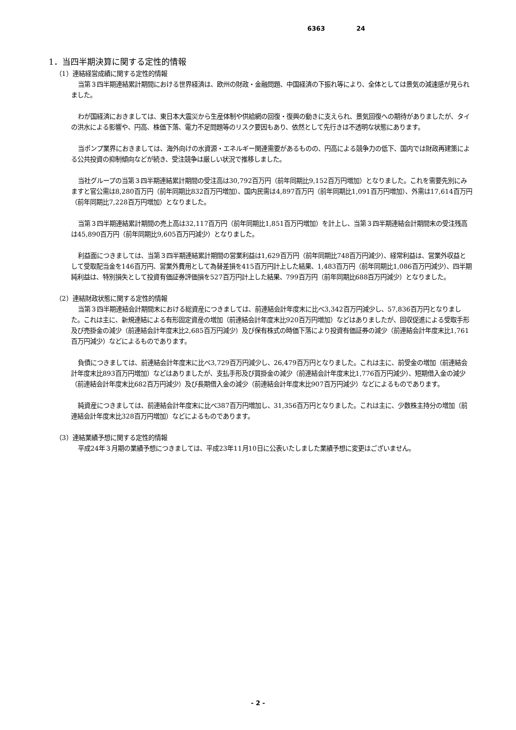6363 24
1．当四半期決算に関する定性的情報
（1）連結経営成績に関する定性的情報
当第３四半期連結累計期間における世界経済は、欧州の財政・金融問題、中国経済の下振れ等により、全体としては景気の減速感が見られました。
わが国経済におきましては、東日本大震災から生産体制や供給網の回復・復興の動きに支えられ、景気回復への期待がありましたが、タイの洪水による影響や、円高、株価下落、電力不足問題等のリスク要因もあり、依然として先行きは不透明な状態にあります。
当ポンプ業界におきましては、海外向けの水資源・エネルギー関連需要があるものの、円高による競争力の低下、国内では財政再建策による公共投資の抑制傾向などが続き、受注競争は厳しい状況で推移しました。
当社グループの当第３四半期連結累計期間の受注高は30,792百万円（前年同期比9,152百万円増加）となりました。これを需要先別にみますと官公需は8,280百万円（前年同期比832百万円増加）、国内民需は4,897百万円（前年同期比1,091百万円増加）、外需は17,614百万円（前年同期比7,228百万円増加）となりました。
当第３四半期連結累計期間の売上高は32,117百万円（前年同期比1,851百万円増加）を計上し、当第３四半期連結会計期間末の受注残高は45,890百万円（前年同期比9,605百万円減少）となりました。
利益面につきましては、当第３四半期連結累計期間の営業利益は1,629百万円（前年同期比748百万円減少）、経常利益は、営業外収益として受取配当金を146百万円、営業外費用として為替差損を415百万円計上した結果、1,483百万円（前年同期比1,086百万円減少）、四半期純利益は、特別損失として投資有価証券評価損を527百万円計上した結果、799百万円（前年同期比688百万円減少）となりました。
（2）連結財政状態に関する定性的情報
当第３四半期連結会計期間末における総資産につきましては、前連結会計年度末に比べ3,342百万円減少し、57,836百万円となりました。これは主に、新規連結による有形固定資産の増加（前連結会計年度末比920百万円増加）などはありましたが、回収促進による受取手形及び売掛金の減少（前連結会計年度末比2,685百万円減少）及び保有株式の時価下落により投資有価証券の減少（前連結会計年度末比1,761百万円減少）などによるものであります。
負債につきましては、前連結会計年度末に比べ3,729百万円減少し、26,479百万円となりました。これは主に、前受金の増加（前連結会計年度末比893百万円増加）などはありましたが、支払手形及び買掛金の減少（前連結会計年度末比1,776百万円減少）、短期借入金の減少（前連結会計年度末比682百万円減少）及び長期借入金の減少（前連結会計年度末比907百万円減少）などによるものであります。
純資産につきましては、前連結会計年度末に比べ387百万円増加し、31,356百万円となりました。これは主に、少数株主持分の増加（前連結会計年度末比328百万円増加）などによるものであります。
（3）連結業績予想に関する定性的情報
平成24年３月期の業績予想につきましては、平成23年11月10日に公表いたしました業績予想に変更はございません。
- 2 -